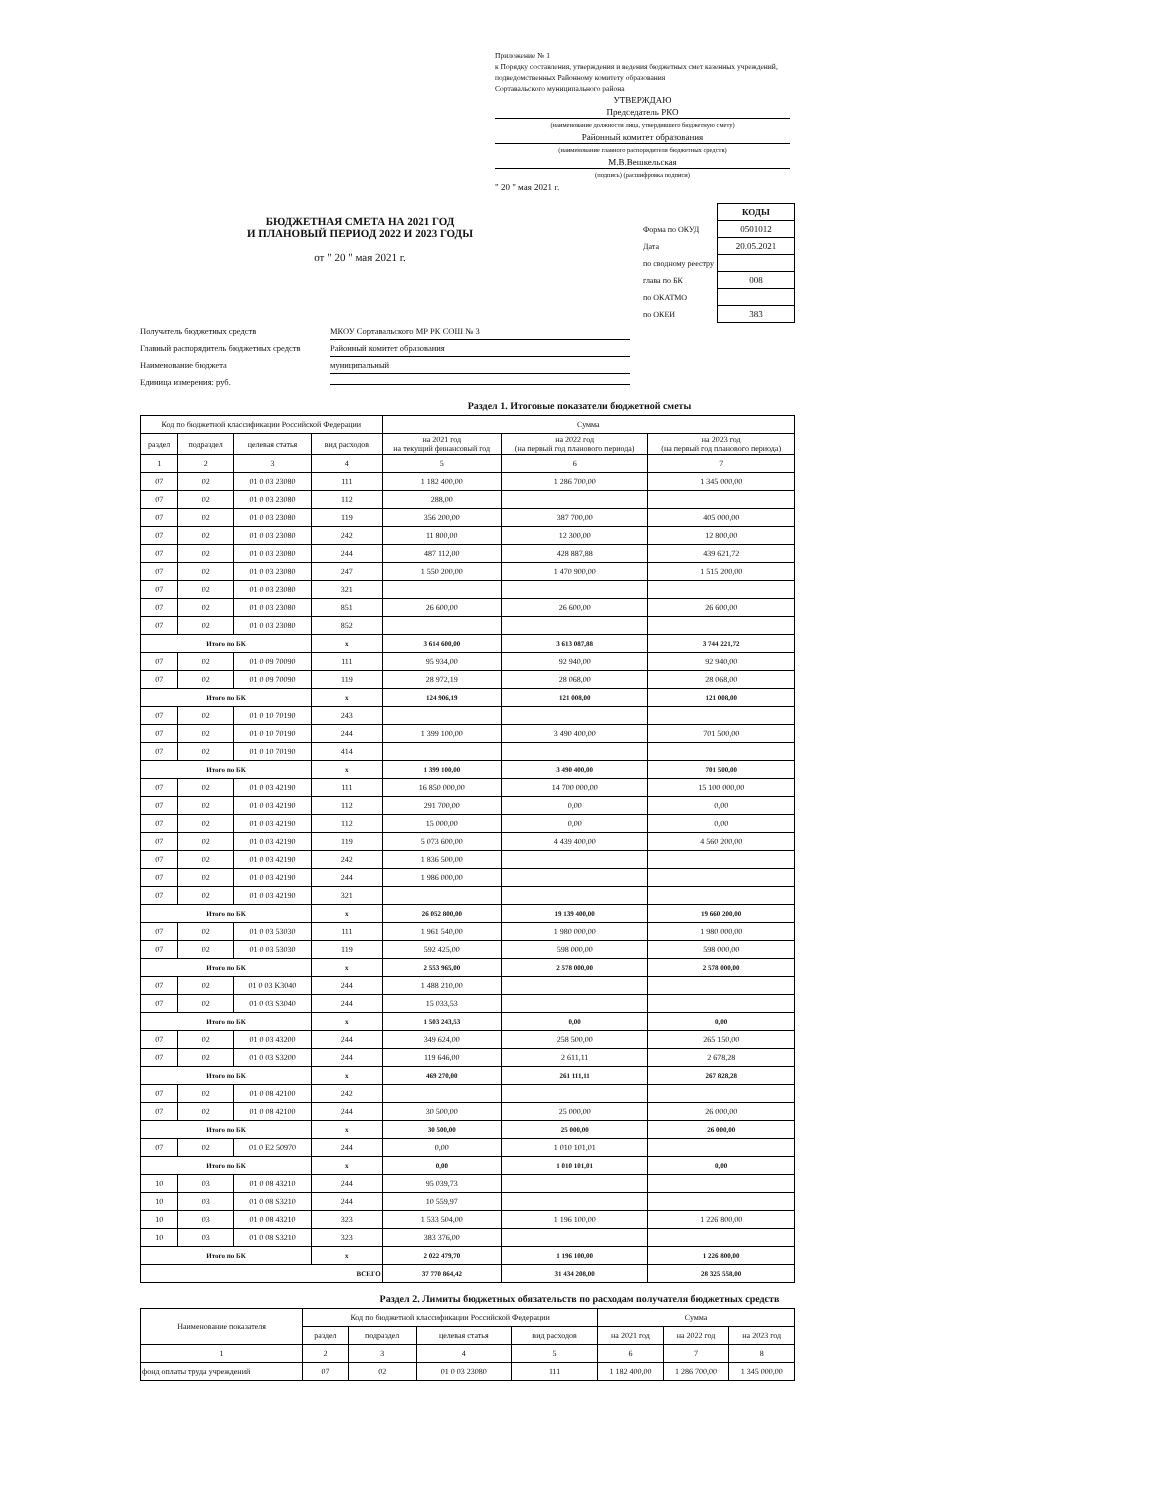Приложение № 1
к Порядку составления, утверждения и ведения бюджетных смет казенных учреждений, подведомственных Районному комитету образования
Сортавальского муниципального района
УТВЕРЖДАЮ
Председатель РКО
(наименование должности лица, утвердившего бюджетную смету)
Районный комитет образования
(наименование главного распорядителя бюджетных средств)
М.В.Вешкельская
(подпись) (расшифровка подписи)
" 20 " мая 2021 г.
БЮДЖЕТНАЯ СМЕТА НА 2021 ГОД
И ПЛАНОВЫЙ ПЕРИОД 2022 И 2023 ГОДЫ
от " 20 " мая 2021 г.
| | КОДЫ |
| Форма по ОКУД | 0501012 |
| Дата | 20.05.2021 |
| по сводному реестру | |
| глава по БК | 008 |
| по ОКАТМО | |
| по ОКЕИ | 383 |
Получатель бюджетных средств МКОУ Сортавальского МР РК СОШ № 3
Главный распорядитель бюджетных средств Районный комитет образования
Наименование бюджета муниципальный
Единица измерения: руб.
Раздел 1. Итоговые показатели бюджетной сметы
| Код по бюджетной классификации Российской Федерации | | | | Сумма | | |
| --- | --- | --- | --- | --- | --- | --- |
| раздел | подраздел | целевая статья | вид расходов | на 2021 год на текущий финансовый год | на 2022 год (на первый год планового периода) | на 2023 год (на первый год планового периода) |
| 1 | 2 | 3 | 4 | 5 | 6 | 7 |
| 07 | 02 | 01 0 03 23080 | 111 | 1 182 400,00 | 1 286 700,00 | 1 345 000,00 |
| 07 | 02 | 01 0 03 23080 | 112 | 288,00 | | |
| 07 | 02 | 01 0 03 23080 | 119 | 356 200,00 | 387 700,00 | 405 000,00 |
| 07 | 02 | 01 0 03 23080 | 242 | 11 800,00 | 12 300,00 | 12 800,00 |
| 07 | 02 | 01 0 03 23080 | 244 | 487 112,00 | 428 887,88 | 439 621,72 |
| 07 | 02 | 01 0 03 23080 | 247 | 1 550 200,00 | 1 470 900,00 | 1 515 200,00 |
| 07 | 02 | 01 0 03 23080 | 321 | | | |
| 07 | 02 | 01 0 03 23080 | 851 | 26 600,00 | 26 600,00 | 26 600,00 |
| 07 | 02 | 01 0 03 23080 | 852 | | | |
| Итого по БК | | | x | 3 614 600,00 | 3 613 087,88 | 3 744 221,72 |
| 07 | 02 | 01 0 09 70090 | 111 | 95 934,00 | 92 940,00 | 92 940,00 |
| 07 | 02 | 01 0 09 70090 | 119 | 28 972,19 | 28 068,00 | 28 068,00 |
| Итого по БК | | | x | 124 906,19 | 121 008,00 | 121 008,00 |
| 07 | 02 | 01 0 10 70190 | 243 | | | |
| 07 | 02 | 01 0 10 70190 | 244 | 1 399 100,00 | 3 490 400,00 | 701 500,00 |
| 07 | 02 | 01 0 10 70190 | 414 | | | |
| Итого по БК | | | x | 1 399 100,00 | 3 490 400,00 | 701 500,00 |
| 07 | 02 | 01 0 03 42190 | 111 | 16 850 000,00 | 14 700 000,00 | 15 100 000,00 |
| 07 | 02 | 01 0 03 42190 | 112 | 291 700,00 | 0,00 | 0,00 |
| 07 | 02 | 01 0 03 42190 | 112 | 15 000,00 | 0,00 | 0,00 |
| 07 | 02 | 01 0 03 42190 | 119 | 5 073 600,00 | 4 439 400,00 | 4 560 200,00 |
| 07 | 02 | 01 0 03 42190 | 242 | 1 836 500,00 | | |
| 07 | 02 | 01 0 03 42190 | 244 | 1 986 000,00 | | |
| 07 | 02 | 01 0 03 42190 | 321 | | | |
| Итого по БК | | | x | 26 052 800,00 | 19 139 400,00 | 19 660 200,00 |
| 07 | 02 | 01 0 03 53030 | 111 | 1 961 540,00 | 1 980 000,00 | 1 980 000,00 |
| 07 | 02 | 01 0 03 53030 | 119 | 592 425,00 | 598 000,00 | 598 000,00 |
| Итого по БК | | | x | 2 553 965,00 | 2 578 000,00 | 2 578 000,00 |
| 07 | 02 | 01 0 03 K3040 | 244 | 1 488 210,00 | | |
| 07 | 02 | 01 0 03 S3040 | 244 | 15 033,53 | | |
| Итого по БК | | | x | 1 503 243,53 | 0,00 | 0,00 |
| 07 | 02 | 01 0 03 43200 | 244 | 349 624,00 | 258 500,00 | 265 150,00 |
| 07 | 02 | 01 0 03 S3200 | 244 | 119 646,00 | 2 611,11 | 2 678,28 |
| Итого по БК | | | x | 469 270,00 | 261 111,11 | 267 828,28 |
| 07 | 02 | 01 0 08 42100 | 242 | | | |
| 07 | 02 | 01 0 08 42100 | 244 | 30 500,00 | 25 000,00 | 26 000,00 |
| Итого по БК | | | x | 30 500,00 | 25 000,00 | 26 000,00 |
| 07 | 02 | 01 0 E2 50970 | 244 | 0,00 | 1 010 101,01 | |
| Итого по БК | | | x | 0,00 | 1 010 101,01 | 0,00 |
| 10 | 03 | 01 0 08 43210 | 244 | 95 039,73 | | |
| 10 | 03 | 01 0 08 S3210 | 244 | 10 559,97 | | |
| 10 | 03 | 01 0 08 43210 | 323 | 1 533 504,00 | 1 196 100,00 | 1 226 800,00 |
| 10 | 03 | 01 0 08 S3210 | 323 | 383 376,00 | | |
| Итого по БК | | | x | 2 022 479,70 | 1 196 100,00 | 1 226 800,00 |
| ВСЕГО | | | | 37 770 864,42 | 31 434 208,00 | 28 325 558,00 |
Раздел 2. Лимиты бюджетных обязательств по расходам получателя бюджетных средств
| Наименование показателя | Код по бюджетной классификации Российской Федерации | | | | Сумма | | |
| --- | --- | --- | --- | --- | --- | --- | --- |
| | раздел | подраздел | целевая статья | вид расходов | на 2021 год | на 2022 год | на 2023 год |
| 1 | 2 | 3 | 4 | 5 | 6 | 7 | 8 |
| фонд оплаты труда учреждений | 07 | 02 | 01 0 03 23080 | 111 | 1 182 400,00 | 1 286 700,00 | 1 345 000,00 |